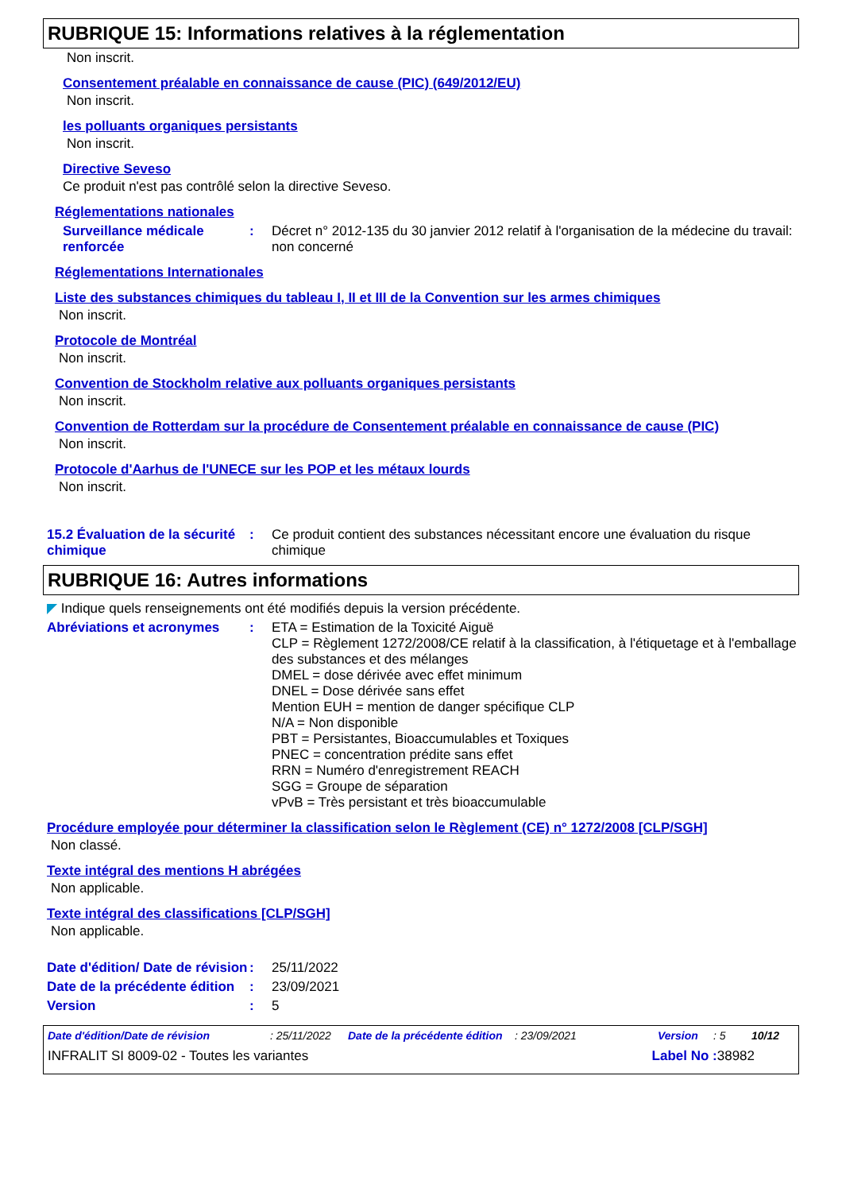RUBRIQUE 15: Informations relatives à la réglementation
Non inscrit.
Consentement préalable en connaissance de cause (PIC) (649/2012/EU)
Non inscrit.
les polluants organiques persistants
Non inscrit.
Directive Seveso
Ce produit n'est pas contrôlé selon la directive Seveso.
Réglementations nationales
Surveillance médicale renforcée
: Décret n° 2012-135 du 30 janvier 2012 relatif à l'organisation de la médecine du travail: non concerné
Réglementations Internationales
Liste des substances chimiques du tableau I, II et III de la Convention sur les armes chimiques
Non inscrit.
Protocole de Montréal
Non inscrit.
Convention de Stockholm relative aux polluants organiques persistants
Non inscrit.
Convention de Rotterdam sur la procédure de Consentement préalable en connaissance de cause (PIC)
Non inscrit.
Protocole d'Aarhus de l'UNECE sur les POP et les métaux lourds
Non inscrit.
15.2 Évaluation de la sécurité chimique
: Ce produit contient des substances nécessitant encore une évaluation du risque chimique
RUBRIQUE 16: Autres informations
◤ Indique quels renseignements ont été modifiés depuis la version précédente.
Abréviations et acronymes : ETA = Estimation de la Toxicité Aiguë
CLP = Règlement 1272/2008/CE relatif à la classification, à l'étiquetage et à l'emballage des substances et des mélanges
DMEL = dose dérivée avec effet minimum
DNEL = Dose dérivée sans effet
Mention EUH = mention de danger spécifique CLP
N/A = Non disponible
PBT = Persistantes, Bioaccumulables et Toxiques
PNEC = concentration prédite sans effet
RRN = Numéro d'enregistrement REACH
SGG = Groupe de séparation
vPvB = Très persistant et très bioaccumulable
Procédure employée pour déterminer la classification selon le Règlement (CE) n° 1272/2008 [CLP/SGH]
Non classé.
Texte intégral des mentions H abrégées
Non applicable.
Texte intégral des classifications [CLP/SGH]
Non applicable.
Date d'édition/ Date de révision
: 25/11/2022
Date de la précédente édition
: 23/09/2021
Version : 5
Date d'édition/Date de révision: 25/11/2022 Date de la précédente édition: 23/09/2021 Version: 5 10/12
INFRALIT SI 8009-02 - Toutes les variantes Label No : 38982